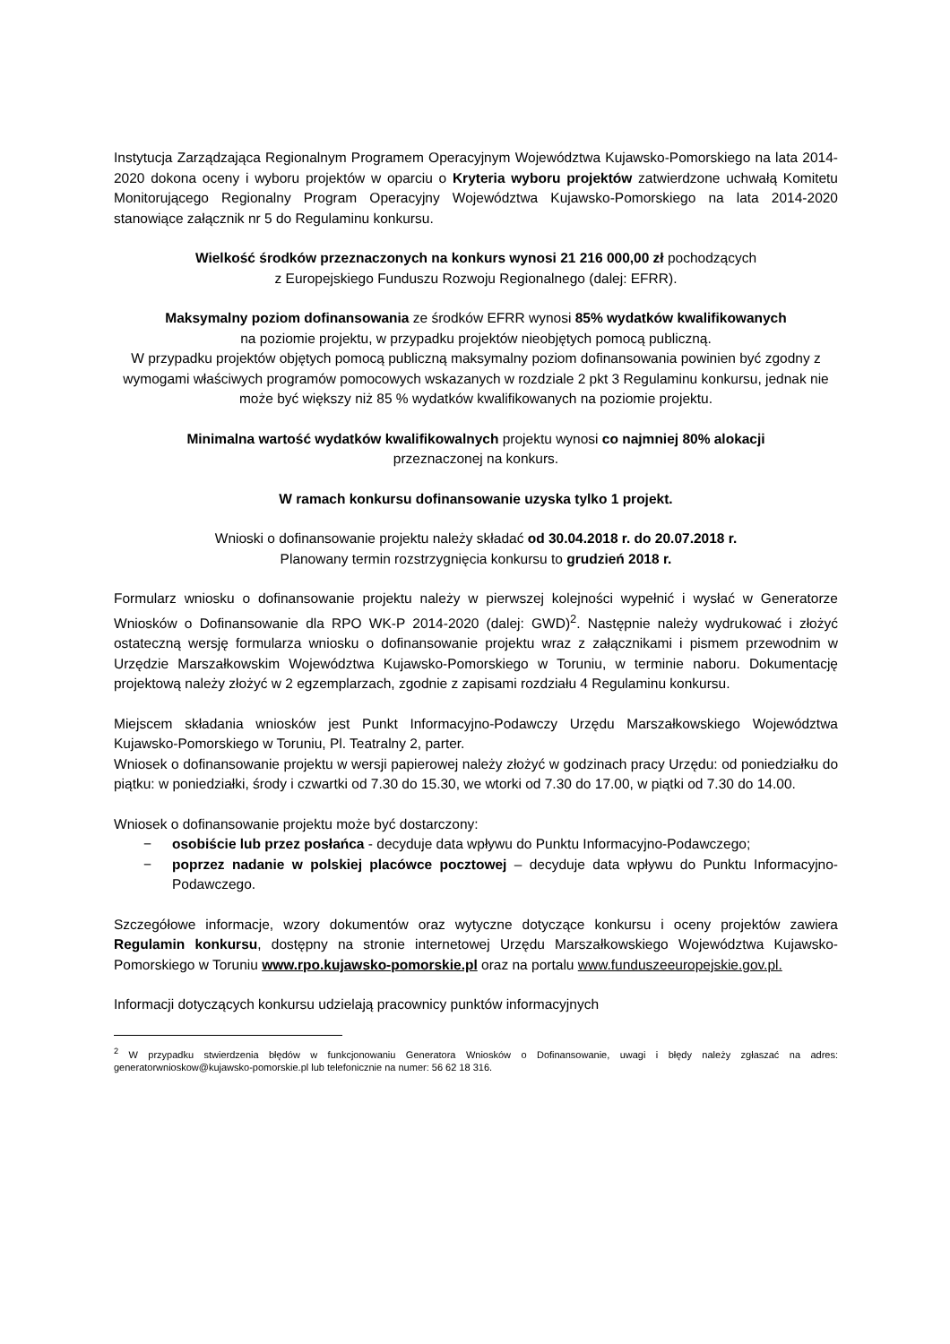Instytucja Zarządzająca Regionalnym Programem Operacyjnym Województwa Kujawsko-Pomorskiego na lata 2014-2020 dokona oceny i wyboru projektów w oparciu o Kryteria wyboru projektów zatwierdzone uchwałą Komitetu Monitorującego Regionalny Program Operacyjny Województwa Kujawsko-Pomorskiego na lata 2014-2020 stanowiące załącznik nr 5 do Regulaminu konkursu.
Wielkość środków przeznaczonych na konkurs wynosi 21 216 000,00 zł pochodzących
z Europejskiego Funduszu Rozwoju Regionalnego (dalej: EFRR).
Maksymalny poziom dofinansowania ze środków EFRR wynosi 85% wydatków kwalifikowanych
na poziomie projektu, w przypadku projektów nieobjętych pomocą publiczną.
W przypadku projektów objętych pomocą publiczną maksymalny poziom dofinansowania powinien być zgodny z wymogami właściwych programów pomocowych wskazanych w rozdziale 2 pkt 3 Regulaminu konkursu, jednak nie może być większy niż 85 % wydatków kwalifikowanych na poziomie projektu.
Minimalna wartość wydatków kwalifikowalnych projektu wynosi co najmniej 80% alokacji
przeznaczonej na konkurs.
W ramach konkursu dofinansowanie uzyska tylko 1 projekt.
Wnioski o dofinansowanie projektu należy składać od 30.04.2018 r. do 20.07.2018 r.
Planowany termin rozstrzygnięcia konkursu to grudzień 2018 r.
Formularz wniosku o dofinansowanie projektu należy w pierwszej kolejności wypełnić i wysłać w Generatorze Wniosków o Dofinansowanie dla RPO WK-P 2014-2020 (dalej: GWD)<sup>2</sup>. Następnie należy wydrukować i złożyć ostateczną wersję formularza wniosku o dofinansowanie projektu wraz z załącznikami i pismem przewodnim w Urzędzie Marszałkowskim Województwa Kujawsko-Pomorskiego w Toruniu, w terminie naboru. Dokumentację projektową należy złożyć w 2 egzemplarzach, zgodnie z zapisami rozdziału 4 Regulaminu konkursu.
Miejscem składania wniosków jest Punkt Informacyjno-Podawczy Urzędu Marszałkowskiego Województwa Kujawsko-Pomorskiego w Toruniu, Pl. Teatralny 2, parter.
Wniosek o dofinansowanie projektu w wersji papierowej należy złożyć w godzinach pracy Urzędu: od poniedziałku do piątku: w poniedziałki, środy i czwartki od 7.30 do 15.30, we wtorki od 7.30 do 17.00, w piątki od 7.30 do 14.00.
Wniosek o dofinansowanie projektu może być dostarczony:
− osobiście lub przez posłańca - decyduje data wpływu do Punktu Informacyjno-Podawczego;
− poprzez nadanie w polskiej placówce pocztowej – decyduje data wpływu do Punktu Informacyjno-Podawczego.
Szczegółowe informacje, wzory dokumentów oraz wytyczne dotyczące konkursu i oceny projektów zawiera Regulamin konkursu, dostępny na stronie internetowej Urzędu Marszałkowskiego Województwa Kujawsko-Pomorskiego w Toruniu www.rpo.kujawsko-pomorskie.pl oraz na portalu www.funduszeeuropejskie.gov.pl.
Informacji dotyczących konkursu udzielają pracownicy punktów informacyjnych
<sup>2</sup> W przypadku stwierdzenia błędów w funkcjonowaniu Generatora Wniosków o Dofinansowanie, uwagi i błędy należy zgłaszać na adres: generatorwnioskow@kujawsko-pomorskie.pl lub telefonicznie na numer: 56 62 18 316.